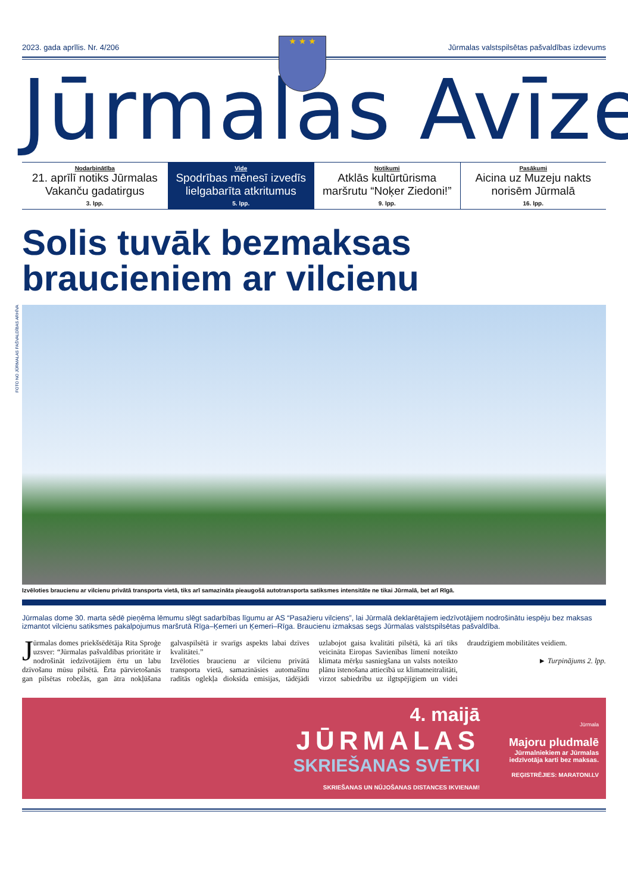★ ★ ★
2023. gada aprīlis. Nr. 4/206 Jūrmalas valstspilsētas pašvaldības izdevums
Jūrmalas Avīze
Nodarbinātība
21. aprīlī notiks Jūrmalas Vakanču gadatirgus
3. lpp.
Vide
Spodrības mēnesī izvedīs lielgabarīta atkritumus
5. lpp.
Notikumi
Atklās kultūrtūrisma maršrutu “Noķer Ziedoni!”
9. lpp.
Pasākumi
Aicina uz Muzeju nakts norisēm Jūrmalā
16. lpp.
Solis tuvāk bezmaksas braucieniem ar vilcienu
FOTO NO JŪRMALAS PAŠVALDĪBAS ARHĪVA
Izvēloties braucienu ar vilcienu privātā transporta vietā, tiks arī samazināta pieaugošā autotransporta satiksmes intensitāte ne tikai Jūrmalā, bet arī Rīgā.
Jūrmalas dome 30. marta sēdē pieņēma lēmumu slēgt sadarbības līgumu ar AS “Pasažieru vilciens”, lai Jūrmalā deklarētajiem iedzīvotājiem nodrošinātu iespēju bez maksas izmantot vilcienu satiksmes pakalpojumus maršrutā Rīga–Ķemeri un Ķemeri–Rīga. Braucienu izmaksas segs Jūrmalas valstspilsētas pašvaldība.
Jūrmalas domes priekšsēdētāja Rita Sproģe uzsver: “Jūrmalas pašvaldības prioritāte ir nodrošināt iedzīvotājiem ērtu un labu dzīvošanu mūsu pilsētā. Ērta pārvietošanās gan pilsētas robežās, gan ātra nokļūšana galvaspilsētā ir svarīgs aspekts labai dzīves kvalitātei.”
Izvēloties braucienu ar vilcienu privātā transporta vietā, samazināsies automašīnu radītās oglekļa dioksīda emisijas, tādējādi uzlabojot gaisa kvalitāti pilsētā, kā arī tiks veicināta Eiropas Savienības līmenī noteikto klimata mērķu sasniegšana un valsts noteikto plānu īstenošana attiecībā uz klimatneitralitāti, virzot sabiedrību uz ilgtspējīgiem un videi draudzīgiem mobilitātes veidiem.
► Turpinājums 2. lpp.
4. maijā
JŪRMALAS
SKRIEŠANAS SVĒTKI
SKRIEŠANAS UN NŪJOŠANAS DISTANCES IKVIENAM!
Jūrmala
Majoru pludmalē
Jūrmalniekiem ar Jūrmalas iedzīvotāja karti bez maksas.
REĢISTRĒJIES: MARATONI.LV